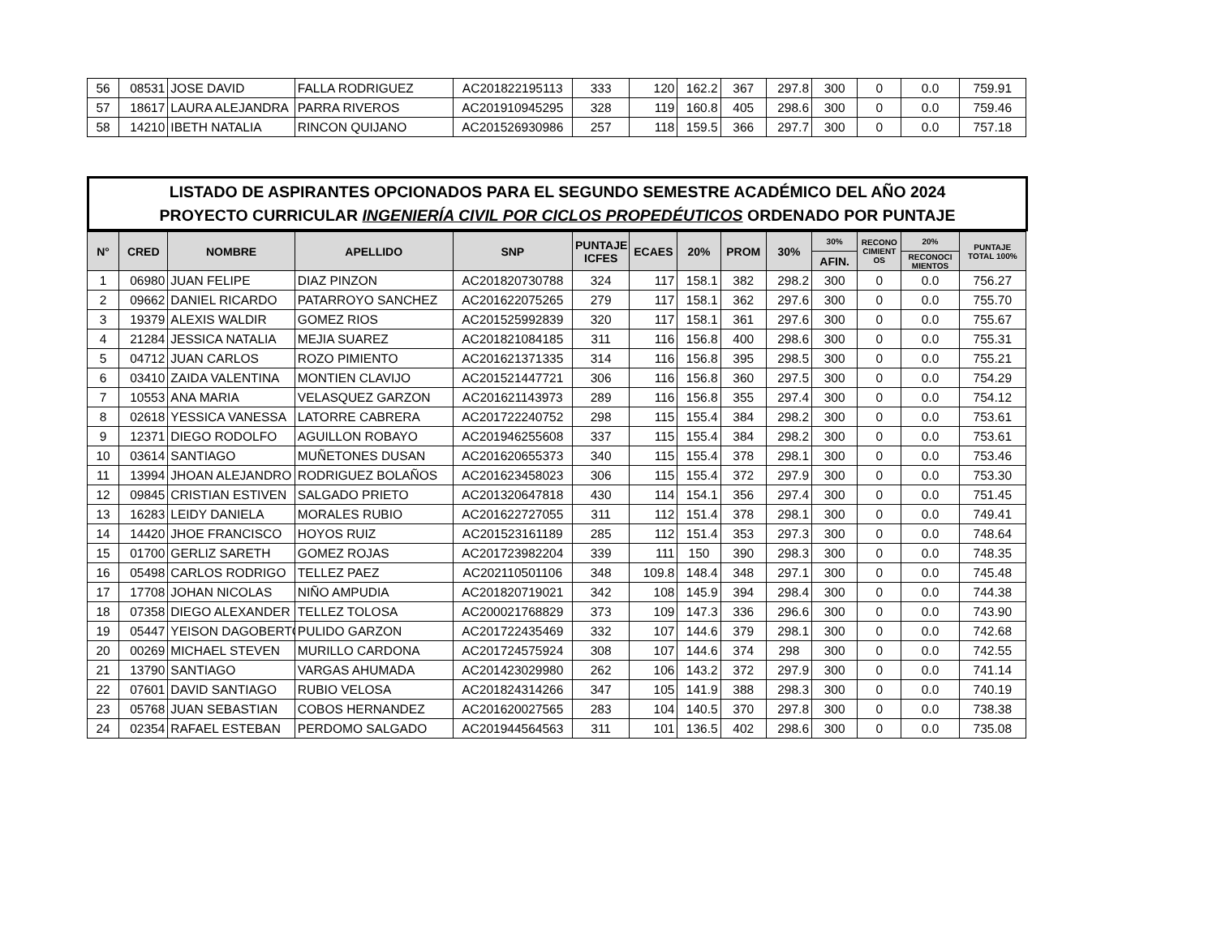| 56 | 08531 | JOSE DAVID | FALLA RODRIGUEZ | AC201822195113 | 333 | 120 | 162.2 | 367 | 297.8 | 300 | 0 | 0.0 | 759.91 |
| 57 | 18617 | LAURA ALEJANDRA | PARRA RIVEROS | AC201910945295 | 328 | 119 | 160.8 | 405 | 298.6 | 300 | 0 | 0.0 | 759.46 |
| 58 | 14210 | IBETH NATALIA | RINCON QUIJANO | AC201526930986 | 257 | 118 | 159.5 | 366 | 297.7 | 300 | 0 | 0.0 | 757.18 |
LISTADO DE ASPIRANTES OPCIONADOS PARA EL SEGUNDO SEMESTRE ACADÉMICO DEL AÑO 2024
PROYECTO CURRICULAR INGENIERÍA CIVIL POR CICLOS PROPEDÉUTICOS ORDENADO POR PUNTAJE
| N° | CRED | NOMBRE | APELLIDO | SNP | PUNTAJE ICFES | ECAES | 20% | PROM | 30% | 30% | RECONO CIMIENT OS | 20% | PUNTAJE TOTAL 100% |
| --- | --- | --- | --- | --- | --- | --- | --- | --- | --- | --- | --- | --- | --- |
| | | | | | | | | | | AFIN. | | RECONOCI MIENTOS | |
| 1 | 06980 | JUAN FELIPE | DIAZ PINZON | AC201820730788 | 324 | 117 | 158.1 | 382 | 298.2 | 300 | 0 | 0.0 | 756.27 |
| 2 | 09662 | DANIEL RICARDO | PATARROYO SANCHEZ | AC201622075265 | 279 | 117 | 158.1 | 362 | 297.6 | 300 | 0 | 0.0 | 755.70 |
| 3 | 19379 | ALEXIS WALDIR | GOMEZ RIOS | AC201525992839 | 320 | 117 | 158.1 | 361 | 297.6 | 300 | 0 | 0.0 | 755.67 |
| 4 | 21284 | JESSICA NATALIA | MEJIA SUAREZ | AC201821084185 | 311 | 116 | 156.8 | 400 | 298.6 | 300 | 0 | 0.0 | 755.31 |
| 5 | 04712 | JUAN CARLOS | ROZO PIMIENTO | AC201621371335 | 314 | 116 | 156.8 | 395 | 298.5 | 300 | 0 | 0.0 | 755.21 |
| 6 | 03410 | ZAIDA VALENTINA | MONTIEN CLAVIJO | AC201521447721 | 306 | 116 | 156.8 | 360 | 297.5 | 300 | 0 | 0.0 | 754.29 |
| 7 | 10553 | ANA MARIA | VELASQUEZ GARZON | AC201621143973 | 289 | 116 | 156.8 | 355 | 297.4 | 300 | 0 | 0.0 | 754.12 |
| 8 | 02618 | YESSICA VANESSA | LATORRE CABRERA | AC201722240752 | 298 | 115 | 155.4 | 384 | 298.2 | 300 | 0 | 0.0 | 753.61 |
| 9 | 12371 | DIEGO RODOLFO | AGUILLON ROBAYO | AC201946255608 | 337 | 115 | 155.4 | 384 | 298.2 | 300 | 0 | 0.0 | 753.61 |
| 10 | 03614 | SANTIAGO | MUÑETONES DUSAN | AC201620655373 | 340 | 115 | 155.4 | 378 | 298.1 | 300 | 0 | 0.0 | 753.46 |
| 11 | 13994 | JHOAN ALEJANDRO | RODRIGUEZ BOLAÑOS | AC201623458023 | 306 | 115 | 155.4 | 372 | 297.9 | 300 | 0 | 0.0 | 753.30 |
| 12 | 09845 | CRISTIAN ESTIVEN | SALGADO PRIETO | AC201320647818 | 430 | 114 | 154.1 | 356 | 297.4 | 300 | 0 | 0.0 | 751.45 |
| 13 | 16283 | LEIDY DANIELA | MORALES RUBIO | AC201622727055 | 311 | 112 | 151.4 | 378 | 298.1 | 300 | 0 | 0.0 | 749.41 |
| 14 | 14420 | JHOE FRANCISCO | HOYOS RUIZ | AC201523161189 | 285 | 112 | 151.4 | 353 | 297.3 | 300 | 0 | 0.0 | 748.64 |
| 15 | 01700 | GERLIZ SARETH | GOMEZ ROJAS | AC201723982204 | 339 | 111 | 150 | 390 | 298.3 | 300 | 0 | 0.0 | 748.35 |
| 16 | 05498 | CARLOS RODRIGO | TELLEZ PAEZ | AC202110501106 | 348 | 109.8 | 148.4 | 348 | 297.1 | 300 | 0 | 0.0 | 745.48 |
| 17 | 17708 | JOHAN NICOLAS | NIÑO AMPUDIA | AC201820719021 | 342 | 108 | 145.9 | 394 | 298.4 | 300 | 0 | 0.0 | 744.38 |
| 18 | 07358 | DIEGO ALEXANDER | TELLEZ TOLOSA | AC200021768829 | 373 | 109 | 147.3 | 336 | 296.6 | 300 | 0 | 0.0 | 743.90 |
| 19 | 05447 | YEISON DAGOBERTO | PULIDO GARZON | AC201722435469 | 332 | 107 | 144.6 | 379 | 298.1 | 300 | 0 | 0.0 | 742.68 |
| 20 | 00269 | MICHAEL STEVEN | MURILLO CARDONA | AC201724575924 | 308 | 107 | 144.6 | 374 | 298 | 300 | 0 | 0.0 | 742.55 |
| 21 | 13790 | SANTIAGO | VARGAS AHUMADA | AC201423029980 | 262 | 106 | 143.2 | 372 | 297.9 | 300 | 0 | 0.0 | 741.14 |
| 22 | 07601 | DAVID SANTIAGO | RUBIO VELOSA | AC201824314266 | 347 | 105 | 141.9 | 388 | 298.3 | 300 | 0 | 0.0 | 740.19 |
| 23 | 05768 | JUAN SEBASTIAN | COBOS HERNANDEZ | AC201620027565 | 283 | 104 | 140.5 | 370 | 297.8 | 300 | 0 | 0.0 | 738.38 |
| 24 | 02354 | RAFAEL ESTEBAN | PERDOMO SALGADO | AC201944564563 | 311 | 101 | 136.5 | 402 | 298.6 | 300 | 0 | 0.0 | 735.08 |